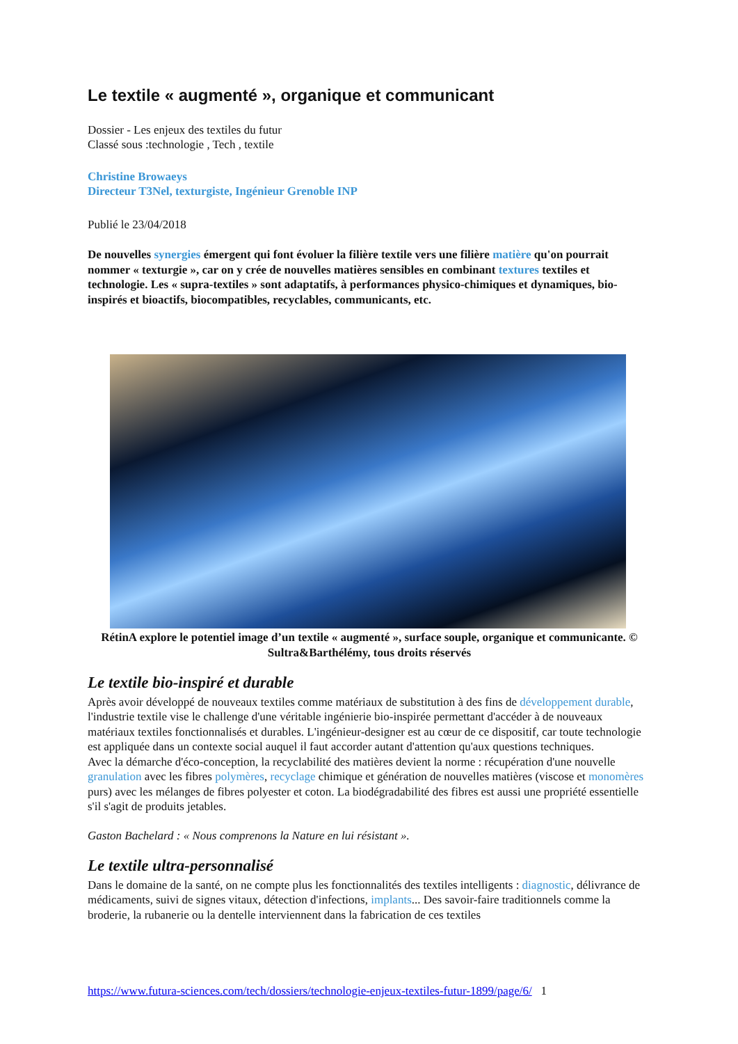Le textile « augmenté », organique et communicant
Dossier - Les enjeux des textiles du futur
Classé sous :technologie , Tech , textile
Christine Browaeys
Directeur T3Nel, texturgiste, Ingénieur Grenoble INP
Publié le 23/04/2018
De nouvelles synergies émergent qui font évoluer la filière textile vers une filière matière qu'on pourrait nommer « texturgie », car on y crée de nouvelles matières sensibles en combinant textures textiles et technologie. Les « supra-textiles » sont adaptatifs, à performances physico-chimiques et dynamiques, bio-inspirés et bioactifs, biocompatibles, recyclables, communicants, etc.
RétinA explore le potentiel image d’un textile « augmenté », surface souple, organique et communicante. © Sultra&Barthélémy, tous droits réservés
Le textile bio-inspiré et durable
Après avoir développé de nouveaux textiles comme matériaux de substitution à des fins de développement durable, l'industrie textile vise le challenge d'une véritable ingénierie bio-inspirée permettant d'accéder à de nouveaux matériaux textiles fonctionnalisés et durables. L'ingénieur-designer est au cœur de ce dispositif, car toute technologie est appliquée dans un contexte social auquel il faut accorder autant d'attention qu'aux questions techniques.
Avec la démarche d'éco-conception, la recyclabilité des matières devient la norme : récupération d'une nouvelle granulation avec les fibres polymères, recyclage chimique et génération de nouvelles matières (viscose et monomères purs) avec les mélanges de fibres polyester et coton. La biodégradabilité des fibres est aussi une propriété essentielle s'il s'agit de produits jetables.
Gaston Bachelard : « Nous comprenons la Nature en lui résistant ».
Le textile ultra-personnalisé
Dans le domaine de la santé, on ne compte plus les fonctionnalités des textiles intelligents : diagnostic, délivrance de médicaments, suivi de signes vitaux, détection d'infections, implants... Des savoir-faire traditionnels comme la broderie, la rubanerie ou la dentelle interviennent dans la fabrication de ces textiles
https://www.futura-sciences.com/tech/dossiers/technologie-enjeux-textiles-futur-1899/page/6/ 1